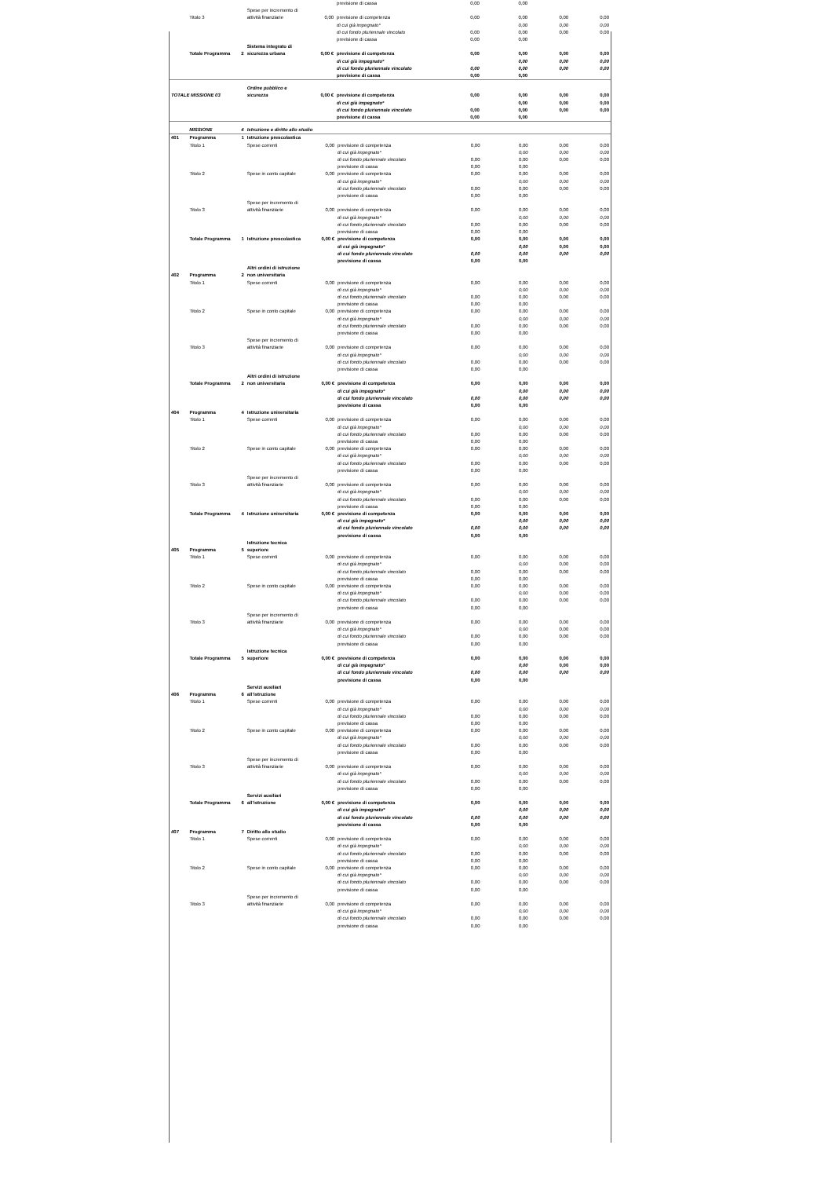| | | | | | previsione di cassa | 0,00 | 0,00 | | |
| | Titolo 3 | | Spese per incremento di attività finanziarie | 0,00 | previsione di competenza | 0,00 | 0,00 | 0,00 | 0,00 |
| | | | | | di cui già impegnato* | | 0,00 | 0,00 | 0,00 |
| | | | | | di cui fondo pluriennale vincolato | 0,00 | 0,00 | 0,00 | 0,00 |
| | | | | | previsione di cassa | 0,00 | 0,00 | | |
| | Totale Programma | 2 | Sistema integrato di sicurezza urbana | 0,00 € | previsione di competenza | 0,00 | 0,00 | 0,00 | 0,00 |
| | | | | | di cui già impegnato* | | 0,00 | 0,00 | 0,00 |
| | | | | | di cui fondo pluriennale vincolato | 0,00 | 0,00 | 0,00 | 0,00 |
| | | | | | previsione di cassa | 0,00 | 0,00 | | |
| TOTALE MISSIONE 03 | | | Ordine pubblico e sicurezza | 0,00 € | previsione di competenza | 0,00 | 0,00 | 0,00 | 0,00 |
| | | | | | di cui già impegnato* | | 0,00 | 0,00 | 0,00 |
| | | | | | di cui fondo pluriennale vincolato | 0,00 | 0,00 | 0,00 | 0,00 |
| | | | | | previsione di cassa | 0,00 | 0,00 | | |
| | MISSIONE | 4 | Istruzione e diritto allo studio | | | | | | |
| 401 | Programma | 1 | Istruzione prescolastica | | | | | | |
| | Titolo 1 | | Spese correnti | 0,00 | previsione di competenza | 0,00 | 0,00 | 0,00 | 0,00 |
| | | | | | di cui già impegnato* | | 0,00 | 0,00 | 0,00 |
| | | | | | di cui fondo pluriennale vincolato | 0,00 | 0,00 | 0,00 | 0,00 |
| | | | | | previsione di cassa | 0,00 | 0,00 | | |
| | Titolo 2 | | Spese in conto capitale | 0,00 | previsione di competenza | 0,00 | 0,00 | 0,00 | 0,00 |
| | | | | | di cui già impegnato* | | 0,00 | 0,00 | 0,00 |
| | | | | | di cui fondo pluriennale vincolato | 0,00 | 0,00 | 0,00 | 0,00 |
| | | | | | previsione di cassa | 0,00 | 0,00 | | |
| | Titolo 3 | | Spese per incremento di attività finanziarie | 0,00 | previsione di competenza | 0,00 | 0,00 | 0,00 | 0,00 |
| | | | | | di cui già impegnato* | | 0,00 | 0,00 | 0,00 |
| | | | | | di cui fondo pluriennale vincolato | 0,00 | 0,00 | 0,00 | 0,00 |
| | | | | | previsione di cassa | 0,00 | 0,00 | | |
| | Totale Programma | 1 | Istruzione prescolastica | 0,00 € | previsione di competenza | 0,00 | 0,00 | 0,00 | 0,00 |
| | | | | | di cui già impegnato* | | 0,00 | 0,00 | 0,00 |
| | | | | | di cui fondo pluriennale vincolato | 0,00 | 0,00 | 0,00 | 0,00 |
| | | | | | previsione di cassa | 0,00 | 0,00 | | |
| 402 | Programma | 2 | Altri ordini di istruzione non universitaria | | | | | | |
| | Titolo 1 | | Spese correnti | 0,00 | previsione di competenza | 0,00 | 0,00 | 0,00 | 0,00 |
| | | | | | di cui già impegnato* | | 0,00 | 0,00 | 0,00 |
| | | | | | di cui fondo pluriennale vincolato | 0,00 | 0,00 | 0,00 | 0,00 |
| | | | | | previsione di cassa | 0,00 | 0,00 | | |
| | Titolo 2 | | Spese in conto capitale | 0,00 | previsione di competenza | 0,00 | 0,00 | 0,00 | 0,00 |
| | | | | | di cui già impegnato* | | 0,00 | 0,00 | 0,00 |
| | | | | | di cui fondo pluriennale vincolato | 0,00 | 0,00 | 0,00 | 0,00 |
| | | | | | previsione di cassa | 0,00 | 0,00 | | |
| | Titolo 3 | | Spese per incremento di attività finanziarie | 0,00 | previsione di competenza | 0,00 | 0,00 | 0,00 | 0,00 |
| | | | | | di cui già impegnato* | | 0,00 | 0,00 | 0,00 |
| | | | | | di cui fondo pluriennale vincolato | 0,00 | 0,00 | 0,00 | 0,00 |
| | | | | | previsione di cassa | 0,00 | 0,00 | | |
| | Totale Programma | 2 | Altri ordini di istruzione non universitaria | 0,00 € | previsione di competenza | 0,00 | 0,00 | 0,00 | 0,00 |
| | | | | | di cui già impegnato* | | 0,00 | 0,00 | 0,00 |
| | | | | | di cui fondo pluriennale vincolato | 0,00 | 0,00 | 0,00 | 0,00 |
| | | | | | previsione di cassa | 0,00 | 0,00 | | |
| 404 | Programma | 4 | Istruzione universitaria | | | | | | |
| | Titolo 1 | | Spese correnti | 0,00 | previsione di competenza | 0,00 | 0,00 | 0,00 | 0,00 |
| | | | | | di cui già impegnato* | | 0,00 | 0,00 | 0,00 |
| | | | | | di cui fondo pluriennale vincolato | 0,00 | 0,00 | 0,00 | 0,00 |
| | | | | | previsione di cassa | 0,00 | 0,00 | | |
| | Titolo 2 | | Spese in conto capitale | 0,00 | previsione di competenza | 0,00 | 0,00 | 0,00 | 0,00 |
| | | | | | di cui già impegnato* | | 0,00 | 0,00 | 0,00 |
| | | | | | di cui fondo pluriennale vincolato | 0,00 | 0,00 | 0,00 | 0,00 |
| | | | | | previsione di cassa | 0,00 | 0,00 | | |
| | Titolo 3 | | Spese per incremento di attività finanziarie | 0,00 | previsione di competenza | 0,00 | 0,00 | 0,00 | 0,00 |
| | | | | | di cui già impegnato* | | 0,00 | 0,00 | 0,00 |
| | | | | | di cui fondo pluriennale vincolato | 0,00 | 0,00 | 0,00 | 0,00 |
| | | | | | previsione di cassa | 0,00 | 0,00 | | |
| | Totale Programma | 4 | Istruzione universitaria | 0,00 € | previsione di competenza | 0,00 | 0,00 | 0,00 | 0,00 |
| | | | | | di cui già impegnato* | | 0,00 | 0,00 | 0,00 |
| | | | | | di cui fondo pluriennale vincolato | 0,00 | 0,00 | 0,00 | 0,00 |
| | | | | | previsione di cassa | 0,00 | 0,00 | | |
| 405 | Programma | 5 | Istruzione tecnica superiore | | | | | | |
| | Titolo 1 | | Spese correnti | 0,00 | previsione di competenza | 0,00 | 0,00 | 0,00 | 0,00 |
| | | | | | di cui già impegnato* | | 0,00 | 0,00 | 0,00 |
| | | | | | di cui fondo pluriennale vincolato | 0,00 | 0,00 | 0,00 | 0,00 |
| | | | | | previsione di cassa | 0,00 | 0,00 | | |
| | Titolo 2 | | Spese in conto capitale | 0,00 | previsione di competenza | 0,00 | 0,00 | 0,00 | 0,00 |
| | | | | | di cui già impegnato* | | 0,00 | 0,00 | 0,00 |
| | | | | | di cui fondo pluriennale vincolato | 0,00 | 0,00 | 0,00 | 0,00 |
| | | | | | previsione di cassa | 0,00 | 0,00 | | |
| | Titolo 3 | | Spese per incremento di attività finanziarie | 0,00 | previsione di competenza | 0,00 | 0,00 | 0,00 | 0,00 |
| | | | | | di cui già impegnato* | | 0,00 | 0,00 | 0,00 |
| | | | | | di cui fondo pluriennale vincolato | 0,00 | 0,00 | 0,00 | 0,00 |
| | | | | | previsione di cassa | 0,00 | 0,00 | | |
| | Totale Programma | 5 | Istruzione tecnica superiore | 0,00 € | previsione di competenza | 0,00 | 0,00 | 0,00 | 0,00 |
| | | | | | di cui già impegnato* | | 0,00 | 0,00 | 0,00 |
| | | | | | di cui fondo pluriennale vincolato | 0,00 | 0,00 | 0,00 | 0,00 |
| | | | | | previsione di cassa | 0,00 | 0,00 | | |
| 406 | Programma | 6 | Servizi ausiliari all’istruzione | | | | | | |
| | Titolo 1 | | Spese correnti | 0,00 | previsione di competenza | 0,00 | 0,00 | 0,00 | 0,00 |
| | | | | | di cui già impegnato* | | 0,00 | 0,00 | 0,00 |
| | | | | | di cui fondo pluriennale vincolato | 0,00 | 0,00 | 0,00 | 0,00 |
| | | | | | previsione di cassa | 0,00 | 0,00 | | |
| | Titolo 2 | | Spese in conto capitale | 0,00 | previsione di competenza | 0,00 | 0,00 | 0,00 | 0,00 |
| | | | | | di cui già impegnato* | | 0,00 | 0,00 | 0,00 |
| | | | | | di cui fondo pluriennale vincolato | 0,00 | 0,00 | 0,00 | 0,00 |
| | | | | | previsione di cassa | 0,00 | 0,00 | | |
| | Titolo 3 | | Spese per incremento di attività finanziarie | 0,00 | previsione di competenza | 0,00 | 0,00 | 0,00 | 0,00 |
| | | | | | di cui già impegnato* | | 0,00 | 0,00 | 0,00 |
| | | | | | di cui fondo pluriennale vincolato | 0,00 | 0,00 | 0,00 | 0,00 |
| | | | | | previsione di cassa | 0,00 | 0,00 | | |
| | Totale Programma | 6 | Servizi ausiliari all’istruzione | 0,00 € | previsione di competenza | 0,00 | 0,00 | 0,00 | 0,00 |
| | | | | | di cui già impegnato* | | 0,00 | 0,00 | 0,00 |
| | | | | | di cui fondo pluriennale vincolato | 0,00 | 0,00 | 0,00 | 0,00 |
| | | | | | previsione di cassa | 0,00 | 0,00 | | |
| 407 | Programma | 7 | Diritto allo studio | | | | | | |
| | Titolo 1 | | Spese correnti | 0,00 | previsione di competenza | 0,00 | 0,00 | 0,00 | 0,00 |
| | | | | | di cui già impegnato* | | 0,00 | 0,00 | 0,00 |
| | | | | | di cui fondo pluriennale vincolato | 0,00 | 0,00 | 0,00 | 0,00 |
| | | | | | previsione di cassa | 0,00 | 0,00 | | |
| | Titolo 2 | | Spese in conto capitale | 0,00 | previsione di competenza | 0,00 | 0,00 | 0,00 | 0,00 |
| | | | | | di cui già impegnato* | | 0,00 | 0,00 | 0,00 |
| | | | | | di cui fondo pluriennale vincolato | 0,00 | 0,00 | 0,00 | 0,00 |
| | | | | | previsione di cassa | 0,00 | 0,00 | | |
| | Titolo 3 | | Spese per incremento di attività finanziarie | 0,00 | previsione di competenza | 0,00 | 0,00 | 0,00 | 0,00 |
| | | | | | di cui già impegnato* | | 0,00 | 0,00 | 0,00 |
| | | | | | di cui fondo pluriennale vincolato | 0,00 | 0,00 | 0,00 | 0,00 |
| | | | | | previsione di cassa | 0,00 | 0,00 | | |